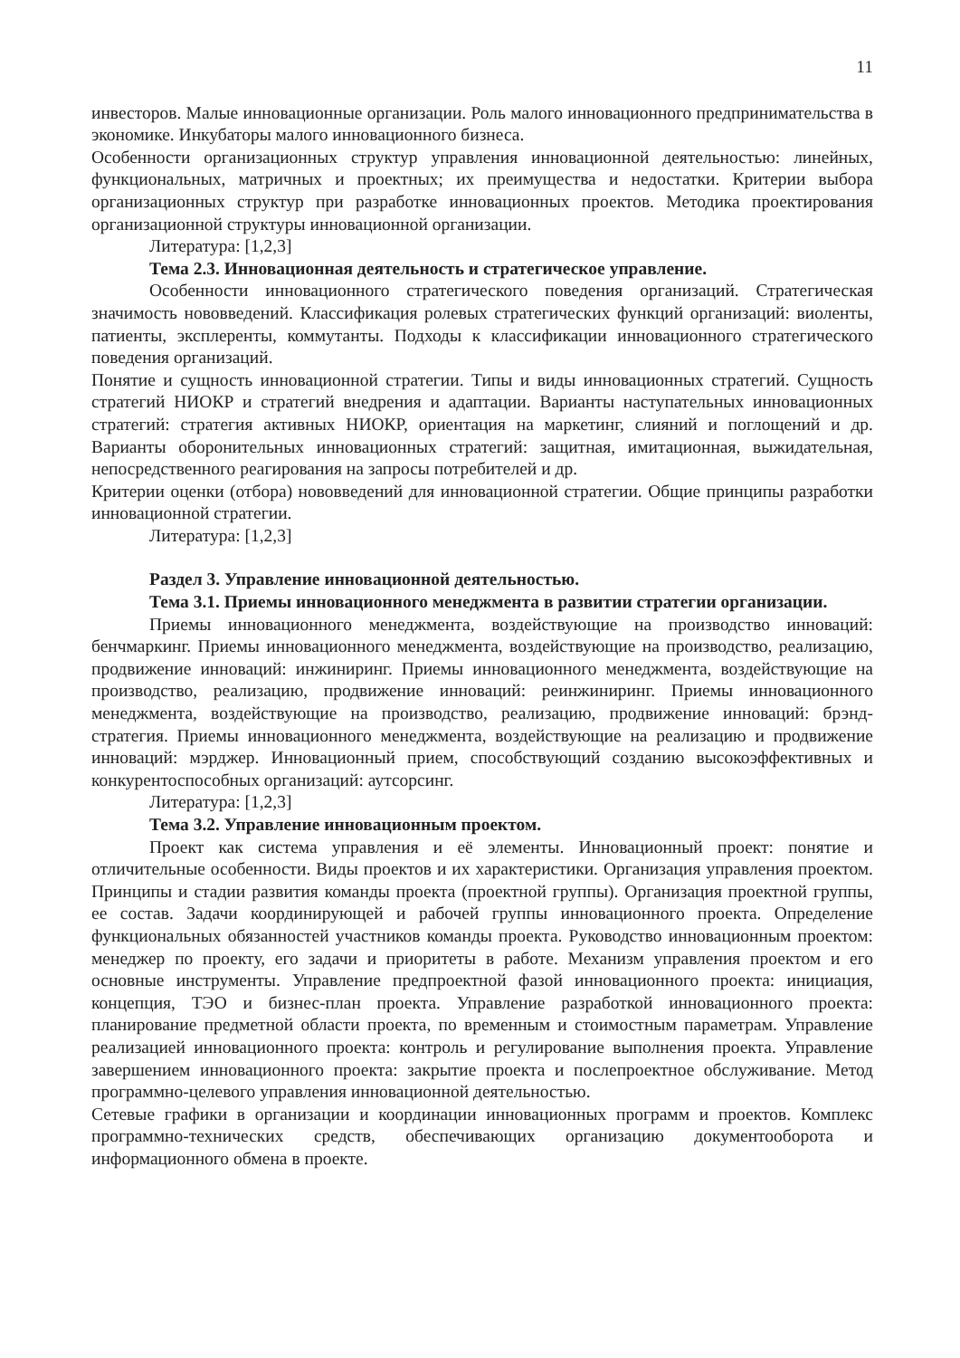11
инвесторов. Малые инновационные организации. Роль малого инновационного предпринимательства в экономике. Инкубаторы малого инновационного бизнеса.
Особенности организационных структур управления инновационной деятельностью: линейных, функциональных, матричных и проектных; их преимущества и недостатки. Критерии выбора организационных структур при разработке инновационных проектов. Методика проектирования организационной структуры инновационной организации.
Литература: [1,2,3]
Тема 2.3. Инновационная деятельность и стратегическое управление.
Особенности инновационного стратегического поведения организаций. Стратегическая значимость нововведений. Классификация ролевых стратегических функций организаций: виоленты, патиенты, эксплеренты, коммутанты. Подходы к классификации инновационного стратегического поведения организаций.
Понятие и сущность инновационной стратегии. Типы и виды инновационных стратегий. Сущность стратегий НИОКР и стратегий внедрения и адаптации. Варианты наступательных инновационных стратегий: стратегия активных НИОКР, ориентация на маркетинг, слияний и поглощений и др. Варианты оборонительных инновационных стратегий: защитная, имитационная, выжидательная, непосредственного реагирования на запросы потребителей и др.
Критерии оценки (отбора) нововведений для инновационной стратегии. Общие принципы разработки инновационной стратегии.
Литература: [1,2,3]
Раздел 3. Управление инновационной деятельностью.
Тема 3.1. Приемы инновационного менеджмента в развитии стратегии организации.
Приемы инновационного менеджмента, воздействующие на производство инноваций: бенчмаркинг. Приемы инновационного менеджмента, воздействующие на производство, реализацию, продвижение инноваций: инжиниринг. Приемы инновационного менеджмента, воздействующие на производство, реализацию, продвижение инноваций: реинжиниринг. Приемы инновационного менеджмента, воздействующие на производство, реализацию, продвижение инноваций: брэнд-стратегия. Приемы инновационного менеджмента, воздействующие на реализацию и продвижение инноваций: мэрджер. Инновационный прием, способствующий созданию высокоэффективных и конкурентоспособных организаций: аутсорсинг.
Литература: [1,2,3]
Тема 3.2. Управление инновационным проектом.
Проект как система управления и её элементы. Инновационный проект: понятие и отличительные особенности. Виды проектов и их характеристики. Организация управления проектом. Принципы и стадии развития команды проекта (проектной группы). Организация проектной группы, ее состав. Задачи координирующей и рабочей группы инновационного проекта. Определение функциональных обязанностей участников команды проекта. Руководство инновационным проектом: менеджер по проекту, его задачи и приоритеты в работе. Механизм управления проектом и его основные инструменты. Управление предпроектной фазой инновационного проекта: инициация, концепция, ТЭО и бизнес-план проекта. Управление разработкой инновационного проекта: планирование предметной области проекта, по временным и стоимостным параметрам. Управление реализацией инновационного проекта: контроль и регулирование выполнения проекта. Управление завершением инновационного проекта: закрытие проекта и послепроектное обслуживание. Метод программно-целевого управления инновационной деятельностью.
Сетевые графики в организации и координации инновационных программ и проектов. Комплекс программно-технических средств, обеспечивающих организацию документооборота и информационного обмена в проекте.